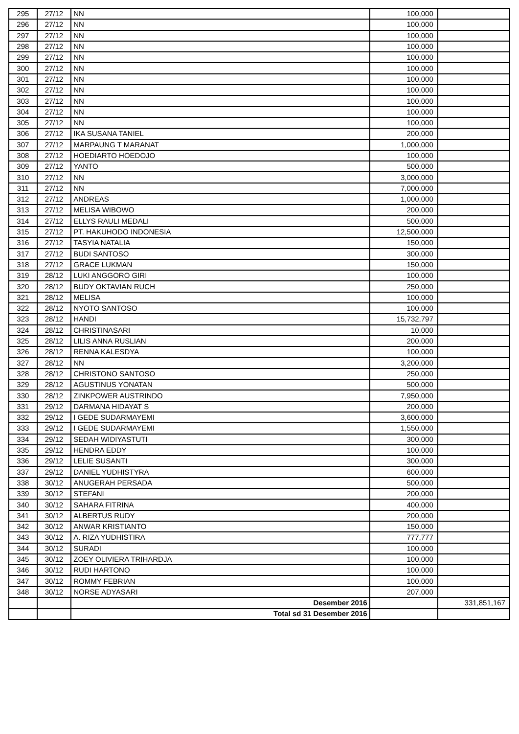| 295 | 27/12 | NN | 100,000 | |
| 296 | 27/12 | NN | 100,000 | |
| 297 | 27/12 | NN | 100,000 | |
| 298 | 27/12 | NN | 100,000 | |
| 299 | 27/12 | NN | 100,000 | |
| 300 | 27/12 | NN | 100,000 | |
| 301 | 27/12 | NN | 100,000 | |
| 302 | 27/12 | NN | 100,000 | |
| 303 | 27/12 | NN | 100,000 | |
| 304 | 27/12 | NN | 100,000 | |
| 305 | 27/12 | NN | 100,000 | |
| 306 | 27/12 | IKA SUSANA TANIEL | 200,000 | |
| 307 | 27/12 | MARPAUNG T MARANAT | 1,000,000 | |
| 308 | 27/12 | HOEDIARTO HOEDOJO | 100,000 | |
| 309 | 27/12 | YANTO | 500,000 | |
| 310 | 27/12 | NN | 3,000,000 | |
| 311 | 27/12 | NN | 7,000,000 | |
| 312 | 27/12 | ANDREAS | 1,000,000 | |
| 313 | 27/12 | MELISA WIBOWO | 200,000 | |
| 314 | 27/12 | ELLYS RAULI MEDALI | 500,000 | |
| 315 | 27/12 | PT. HAKUHODO INDONESIA | 12,500,000 | |
| 316 | 27/12 | TASYIA NATALIA | 150,000 | |
| 317 | 27/12 | BUDI SANTOSO | 300,000 | |
| 318 | 27/12 | GRACE LUKMAN | 150,000 | |
| 319 | 28/12 | LUKI ANGGORO GIRI | 100,000 | |
| 320 | 28/12 | BUDY OKTAVIAN RUCH | 250,000 | |
| 321 | 28/12 | MELISA | 100,000 | |
| 322 | 28/12 | NYOTO SANTOSO | 100,000 | |
| 323 | 28/12 | HANDI | 15,732,797 | |
| 324 | 28/12 | CHRISTINASARI | 10,000 | |
| 325 | 28/12 | LILIS ANNA RUSLIAN | 200,000 | |
| 326 | 28/12 | RENNA KALESDYA | 100,000 | |
| 327 | 28/12 | NN | 3,200,000 | |
| 328 | 28/12 | CHRISTONO SANTOSO | 250,000 | |
| 329 | 28/12 | AGUSTINUS YONATAN | 500,000 | |
| 330 | 28/12 | ZINKPOWER AUSTRINDO | 7,950,000 | |
| 331 | 29/12 | DARMANA HIDAYAT S | 200,000 | |
| 332 | 29/12 | I GEDE SUDARMAYEMI | 3,600,000 | |
| 333 | 29/12 | I GEDE SUDARMAYEMI | 1,550,000 | |
| 334 | 29/12 | SEDAH WIDIYASTUTI | 300,000 | |
| 335 | 29/12 | HENDRA EDDY | 100,000 | |
| 336 | 29/12 | LELIE SUSANTI | 300,000 | |
| 337 | 29/12 | DANIEL YUDHISTYRA | 600,000 | |
| 338 | 30/12 | ANUGERAH PERSADA | 500,000 | |
| 339 | 30/12 | STEFANI | 200,000 | |
| 340 | 30/12 | SAHARA FITRINA | 400,000 | |
| 341 | 30/12 | ALBERTUS RUDY | 200,000 | |
| 342 | 30/12 | ANWAR KRISTIANTO | 150,000 | |
| 343 | 30/12 | A. RIZA YUDHISTIRA | 777,777 | |
| 344 | 30/12 | SURADI | 100,000 | |
| 345 | 30/12 | ZOEY OLIVIERA TRIHARDJA | 100,000 | |
| 346 | 30/12 | RUDI HARTONO | 100,000 | |
| 347 | 30/12 | ROMMY FEBRIAN | 100,000 | |
| 348 | 30/12 | NORSE ADYASARI | 207,000 | |
| | | Desember 2016 | | 331,851,167 |
| | | Total sd 31 Desember 2016 | | |